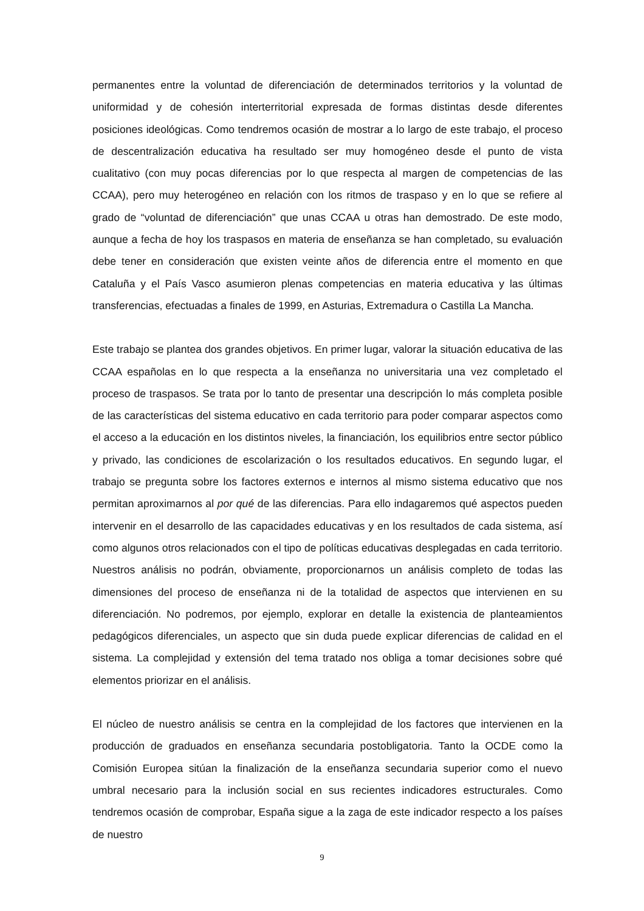permanentes entre la voluntad de diferenciación de determinados territorios y la voluntad de uniformidad y de cohesión interterritorial expresada de formas distintas desde diferentes posiciones ideológicas. Como tendremos ocasión de mostrar a lo largo de este trabajo, el proceso de descentralización educativa ha resultado ser muy homogéneo desde el punto de vista cualitativo (con muy pocas diferencias por lo que respecta al margen de competencias de las CCAA), pero muy heterogéneo en relación con los ritmos de traspaso y en lo que se refiere al grado de “voluntad de diferenciación” que unas CCAA u otras han demostrado. De este modo, aunque a fecha de hoy los traspasos en materia de enseñanza se han completado, su evaluación debe tener en consideración que existen veinte años de diferencia entre el momento en que Cataluña y el País Vasco asumieron plenas competencias en materia educativa y las últimas transferencias, efectuadas a finales de 1999, en Asturias, Extremadura o Castilla La Mancha.
Este trabajo se plantea dos grandes objetivos. En primer lugar, valorar la situación educativa de las CCAA españolas en lo que respecta a la enseñanza no universitaria una vez completado el proceso de traspasos. Se trata por lo tanto de presentar una descripción lo más completa posible de las características del sistema educativo en cada territorio para poder comparar aspectos como el acceso a la educación en los distintos niveles, la financiación, los equilibrios entre sector público y privado, las condiciones de escolarización o los resultados educativos. En segundo lugar, el trabajo se pregunta sobre los factores externos e internos al mismo sistema educativo que nos permitan aproximarnos al por qué de las diferencias. Para ello indagaremos qué aspectos pueden intervenir en el desarrollo de las capacidades educativas y en los resultados de cada sistema, así como algunos otros relacionados con el tipo de políticas educativas desplegadas en cada territorio. Nuestros análisis no podrán, obviamente, proporcionarnos un análisis completo de todas las dimensiones del proceso de enseñanza ni de la totalidad de aspectos que intervienen en su diferenciación. No podremos, por ejemplo, explorar en detalle la existencia de planteamientos pedagógicos diferenciales, un aspecto que sin duda puede explicar diferencias de calidad en el sistema. La complejidad y extensión del tema tratado nos obliga a tomar decisiones sobre qué elementos priorizar en el análisis.
El núcleo de nuestro análisis se centra en la complejidad de los factores que intervienen en la producción de graduados en enseñanza secundaria postobligatoria. Tanto la OCDE como la Comisión Europea sitúan la finalización de la enseñanza secundaria superior como el nuevo umbral necesario para la inclusión social en sus recientes indicadores estructurales. Como tendremos ocasión de comprobar, España sigue a la zaga de este indicador respecto a los países de nuestro
9